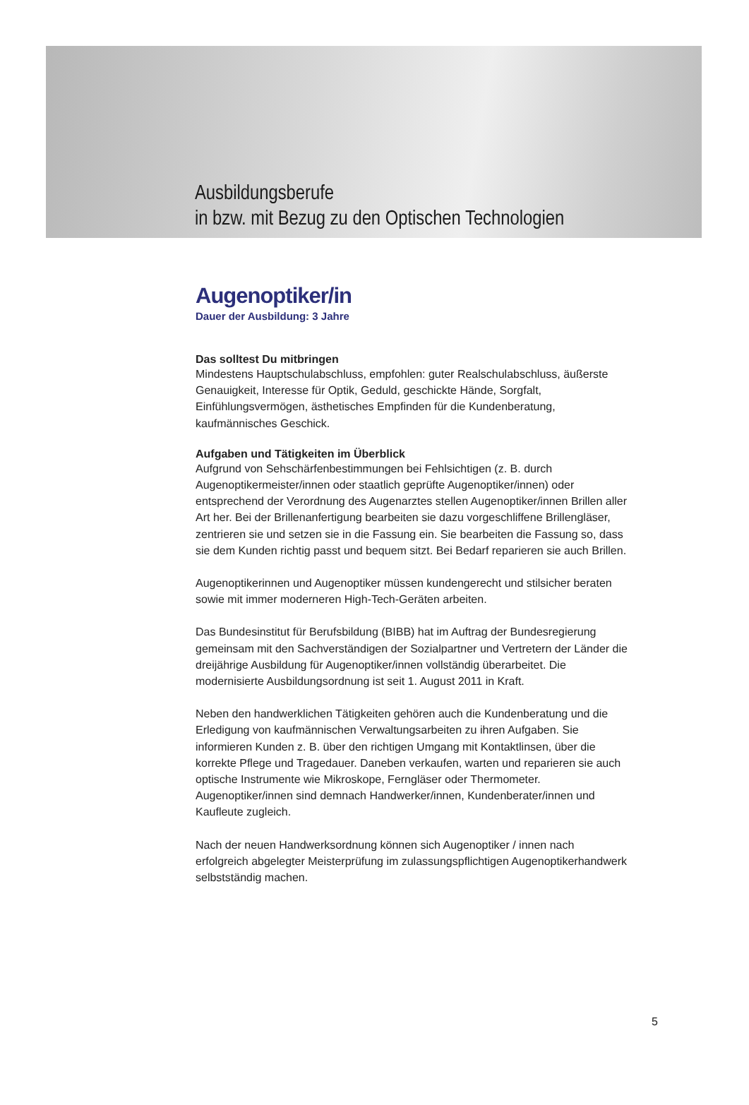Ausbildungsberufe
in bzw. mit Bezug zu den Optischen Technologien
Augenoptiker/in
Dauer der Ausbildung: 3 Jahre
Das solltest Du mitbringen
Mindestens Hauptschulabschluss, empfohlen: guter Realschulabschluss, äußerste Genauigkeit, Interesse für Optik, Geduld, geschickte Hände, Sorgfalt, Einfühlungsvermögen, ästhetisches Empfinden für die Kundenberatung, kaufmännisches Geschick.
Aufgaben und Tätigkeiten im Überblick
Aufgrund von Sehschärfenbestimmungen bei Fehlsichtigen (z. B. durch Augenoptikermeister/innen oder staatlich geprüfte Augenoptiker/innen) oder entsprechend der Verordnung des Augenarztes stellen Augenoptiker/innen Brillen aller Art her. Bei der Brillenanfertigung bearbeiten sie dazu vorgeschliffene Brillengläser, zentrieren sie und setzen sie in die Fassung ein. Sie bearbeiten die Fassung so, dass sie dem Kunden richtig passt und bequem sitzt. Bei Bedarf reparieren sie auch Brillen.
Augenoptikerinnen und Augenoptiker müssen kundengerecht und stilsicher beraten sowie mit immer moderneren High-Tech-Geräten arbeiten.
Das Bundesinstitut für Berufsbildung (BIBB) hat im Auftrag der Bundesregierung gemeinsam mit den Sachverständigen der Sozialpartner und Vertretern der Länder die dreijährige Ausbildung für Augenoptiker/innen vollständig überarbeitet. Die modernisierte Ausbildungsordnung ist seit 1. August 2011 in Kraft.
Neben den handwerklichen Tätigkeiten gehören auch die Kundenberatung und die Erledigung von kaufmännischen Verwaltungsarbeiten zu ihren Aufgaben. Sie informieren Kunden z. B. über den richtigen Umgang mit Kontaktlinsen, über die korrekte Pflege und Tragedauer. Daneben verkaufen, warten und reparieren sie auch optische Instrumente wie Mikroskope, Ferngläser oder Thermometer. Augenoptiker/innen sind demnach Handwerker/innen, Kundenberater/innen und Kaufleute zugleich.
Nach der neuen Handwerksordnung können sich Augenoptiker / innen nach erfolgreich abgelegter Meisterprüfung im zulassungspflichtigen Augenoptikerhandwerk selbstständig machen.
5